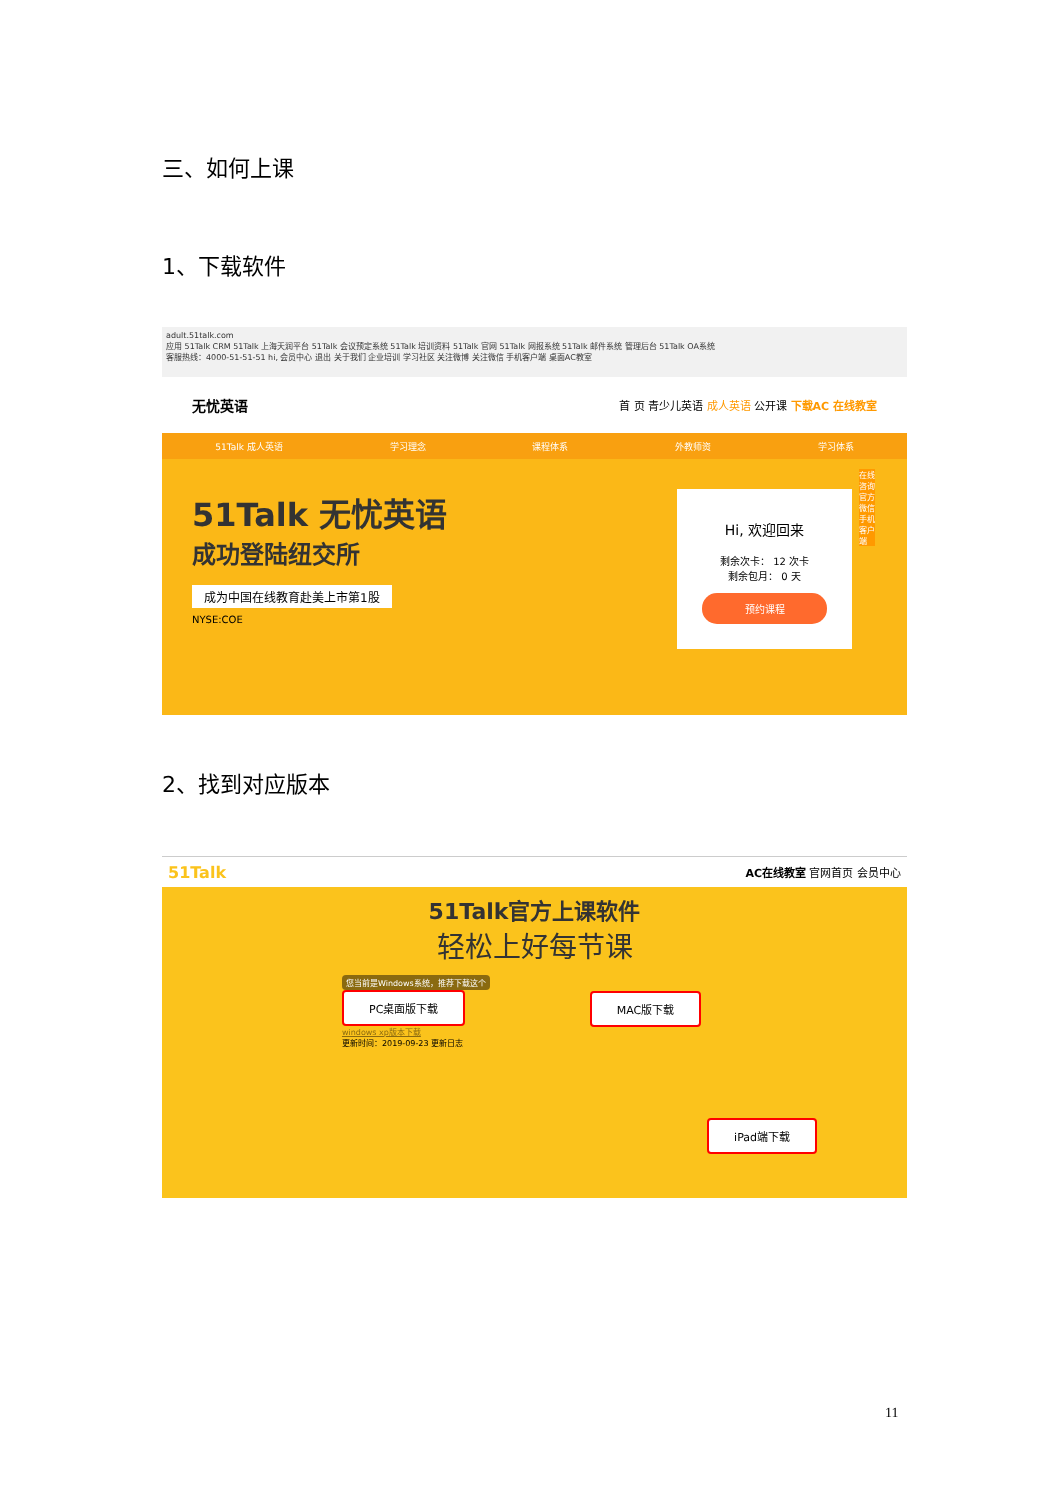三、如何上课
1、下载软件
adult.51talk.com
应用 51Talk CRM 51Talk 上海天润平台 51Talk 会议预定系统 51Talk 培训资料 51Talk 官网 51Talk 网报系统 51Talk 邮件系统 管理后台 51Talk OA系统
客服热线：4000-51-51-51 hi, 会员中心 退出 关于我们 企业培训 学习社区 关注微博 关注微信 手机客户端 桌面AC教室
无忧英语 首 页 青少儿英语 成人英语 公开课 下载AC 在线教室
51Talk 成人英语 学习理念 课程体系 外教师资 学习体系
51Talk 无忧英语
成功登陆纽交所
成为中国在线教育赴美上市第1股
NYSE:COE
Hi, 欢迎回来
剩余次卡： 12 次卡
剩余包月： 0 天
预约课程
在线咨询 官方微信 手机客户端
2、找到对应版本
51Talk AC在线教室 官网首页 会员中心
51Talk官方上课软件
轻松上好每节课
您当前是Windows系统，推荐下载这个
PC桌面版下载
windows xp版本下载
更新时间：2019-09-23 更新日志
MAC版下载
iPad端下载
11